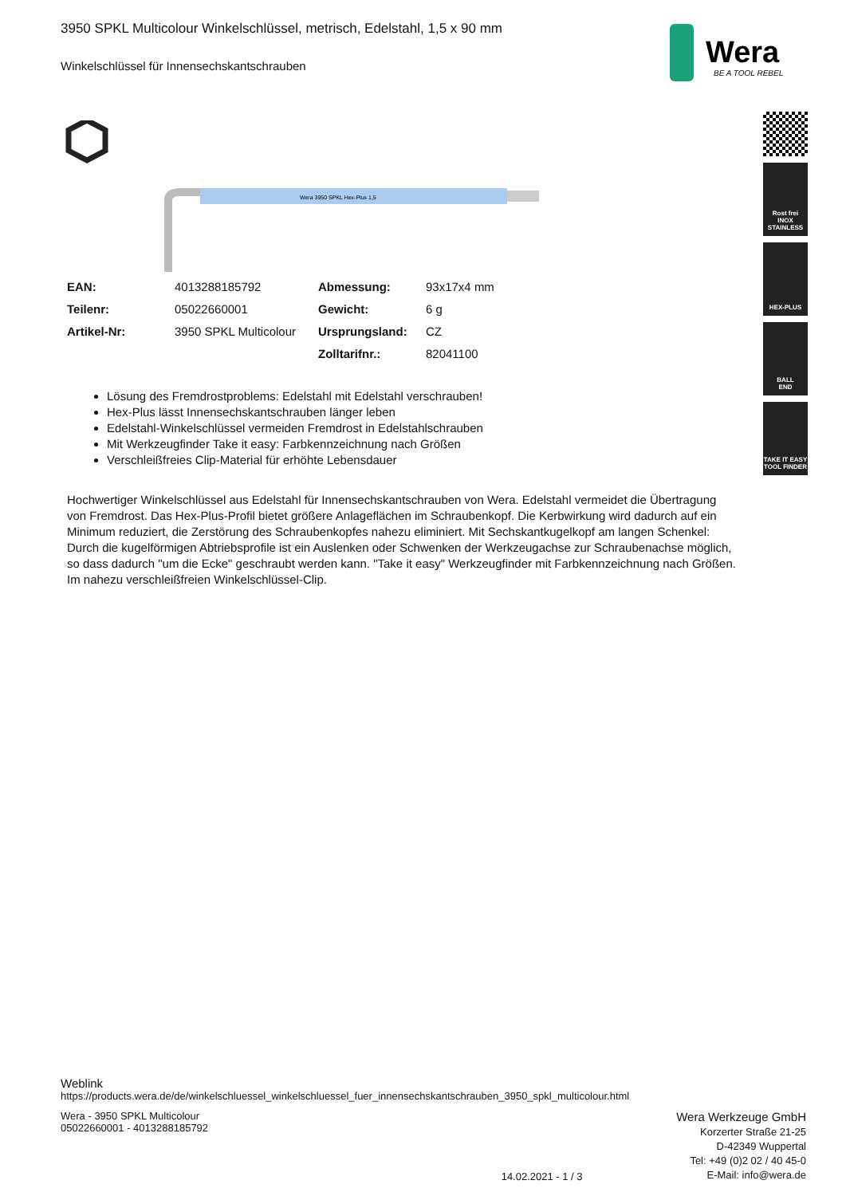Wera
BE A TOOL REBEL
Rost frei
INOX
STAINLESS
HEX-PLUS
BALL
END
TAKE IT EASY
TOOL FINDER
3950 SPKL Multicolour Winkelschlüssel, metrisch, Edelstahl, 1,5 x 90 mm
Winkelschlüssel für Innensechskantschrauben
Wera 3950 SPKL Hex-Plus 1,5
| EAN: | 4013288185792 | Abmessung: | 93x17x4 mm |
| Teilenr: | 05022660001 | Gewicht: | 6 g |
| Artikel-Nr: | 3950 SPKL Multicolour | Ursprungsland: | CZ |
| | | Zolltarifnr.: | 82041100 |
Lösung des Fremdrostproblems: Edelstahl mit Edelstahl verschrauben!
Hex-Plus lässt Innensechskantschrauben länger leben
Edelstahl-Winkelschlüssel vermeiden Fremdrost in Edelstahlschrauben
Mit Werkzeugfinder Take it easy: Farbkennzeichnung nach Größen
Verschleißfreies Clip-Material für erhöhte Lebensdauer
Hochwertiger Winkelschlüssel aus Edelstahl für Innensechskantschrauben von Wera. Edelstahl vermeidet die Übertragung von Fremdrost. Das Hex-Plus-Profil bietet größere Anlageflächen im Schraubenkopf. Die Kerbwirkung wird dadurch auf ein Minimum reduziert, die Zerstörung des Schraubenkopfes nahezu eliminiert. Mit Sechskantkugelkopf am langen Schenkel: Durch die kugelförmigen Abtriebsprofile ist ein Auslenken oder Schwenken der Werkzeugachse zur Schraubenachse möglich, so dass dadurch "um die Ecke" geschraubt werden kann. "Take it easy" Werkzeugfinder mit Farbkennzeichnung nach Größen. Im nahezu verschleißfreien Winkelschlüssel-Clip.
Weblink
https://products.wera.de/de/winkelschluessel_winkelschluessel_fuer_innensechskantschrauben_3950_spkl_multicolour.html
Wera - 3950 SPKL Multicolour
05022660001 - 4013288185792
14.02.2021 - 1 / 3
Wera Werkzeuge GmbH
Korzerter Straße 21-25
D-42349 Wuppertal
Tel: +49 (0)2 02 / 40 45-0
E-Mail: info@wera.de